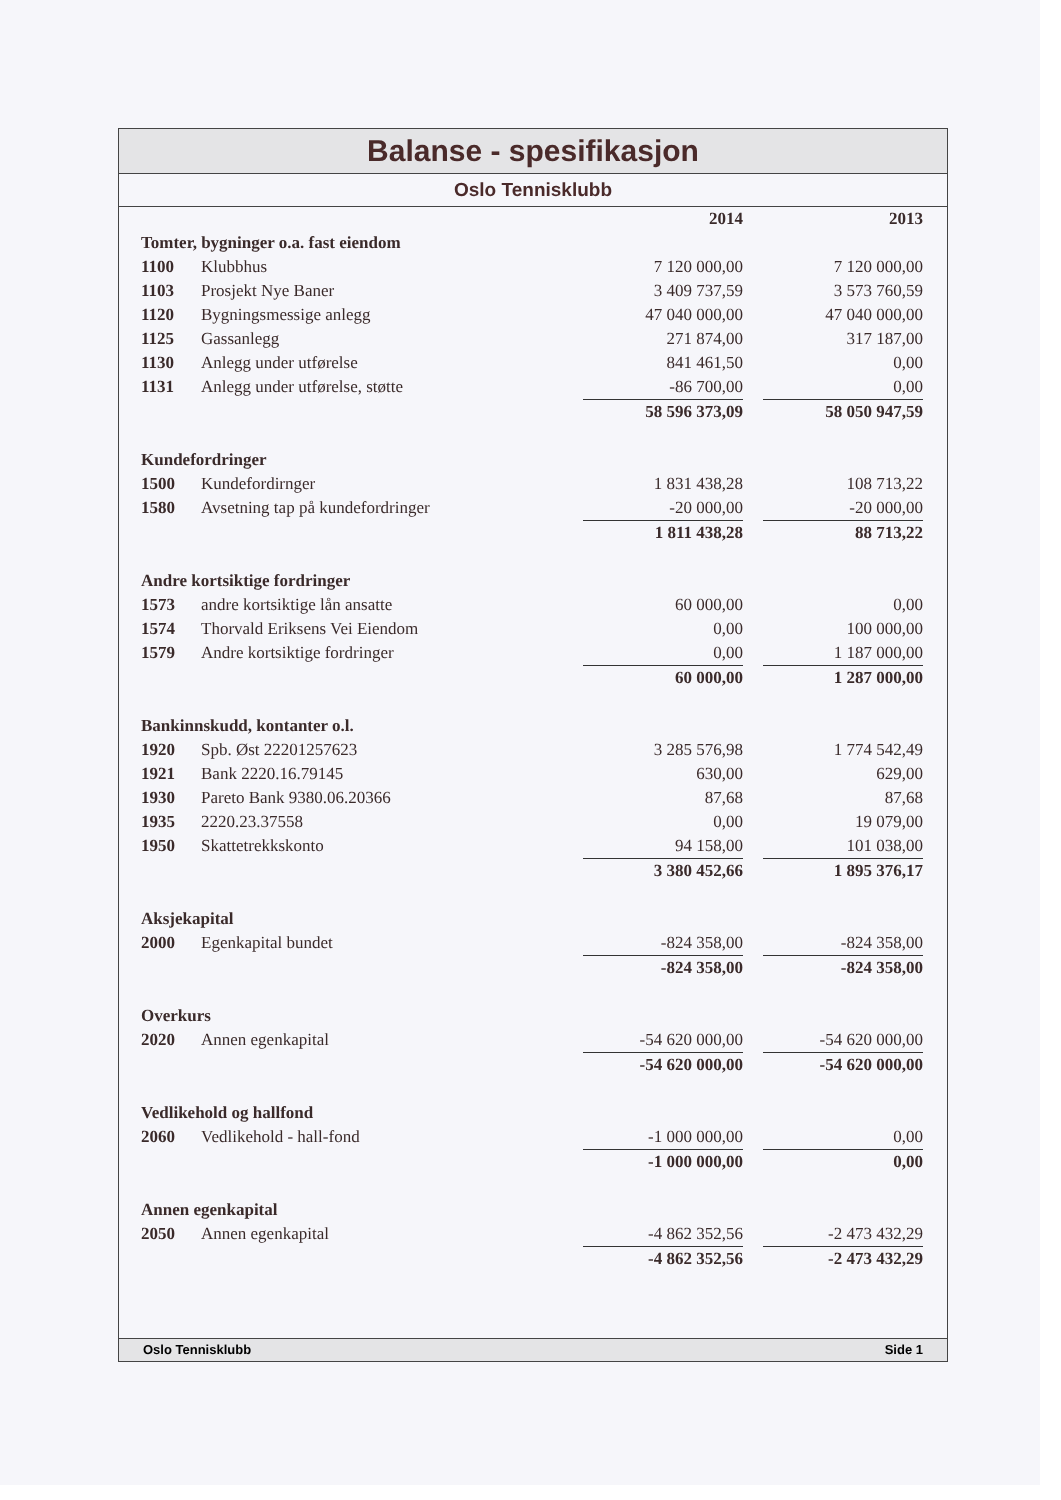Balanse - spesifikasjon
Oslo Tennisklubb
| | | 2014 | | 2013 |
| --- | --- | --- | --- | --- |
| Tomter, bygninger o.a. fast eiendom | | | | |
| 1100 | Klubbhus | 7 120 000,00 | | 7 120 000,00 |
| 1103 | Prosjekt Nye Baner | 3 409 737,59 | | 3 573 760,59 |
| 1120 | Bygningsmessige anlegg | 47 040 000,00 | | 47 040 000,00 |
| 1125 | Gassanlegg | 271 874,00 | | 317 187,00 |
| 1130 | Anlegg under utførelse | 841 461,50 | | 0,00 |
| 1131 | Anlegg under utførelse, støtte | -86 700,00 | | 0,00 |
| | | 58 596 373,09 | | 58 050 947,59 |
| Kundefordringer | | | | |
| 1500 | Kundefordirnger | 1 831 438,28 | | 108 713,22 |
| 1580 | Avsetning tap på kundefordringer | -20 000,00 | | -20 000,00 |
| | | 1 811 438,28 | | 88 713,22 |
| Andre kortsiktige fordringer | | | | |
| 1573 | andre kortsiktige lån ansatte | 60 000,00 | | 0,00 |
| 1574 | Thorvald Eriksens Vei Eiendom | 0,00 | | 100 000,00 |
| 1579 | Andre kortsiktige fordringer | 0,00 | | 1 187 000,00 |
| | | 60 000,00 | | 1 287 000,00 |
| Bankinnskudd, kontanter o.l. | | | | |
| 1920 | Spb. Øst 22201257623 | 3 285 576,98 | | 1 774 542,49 |
| 1921 | Bank 2220.16.79145 | 630,00 | | 629,00 |
| 1930 | Pareto Bank 9380.06.20366 | 87,68 | | 87,68 |
| 1935 | 2220.23.37558 | 0,00 | | 19 079,00 |
| 1950 | Skattetrekkskonto | 94 158,00 | | 101 038,00 |
| | | 3 380 452,66 | | 1 895 376,17 |
| Aksjekapital | | | | |
| 2000 | Egenkapital bundet | -824 358,00 | | -824 358,00 |
| | | -824 358,00 | | -824 358,00 |
| Overkurs | | | | |
| 2020 | Annen egenkapital | -54 620 000,00 | | -54 620 000,00 |
| | | -54 620 000,00 | | -54 620 000,00 |
| Vedlikehold og hallfond | | | | |
| 2060 | Vedlikehold - hall-fond | -1 000 000,00 | | 0,00 |
| | | -1 000 000,00 | | 0,00 |
| Annen egenkapital | | | | |
| 2050 | Annen egenkapital | -4 862 352,56 | | -2 473 432,29 |
| | | -4 862 352,56 | | -2 473 432,29 |
Oslo Tennisklubb Side 1